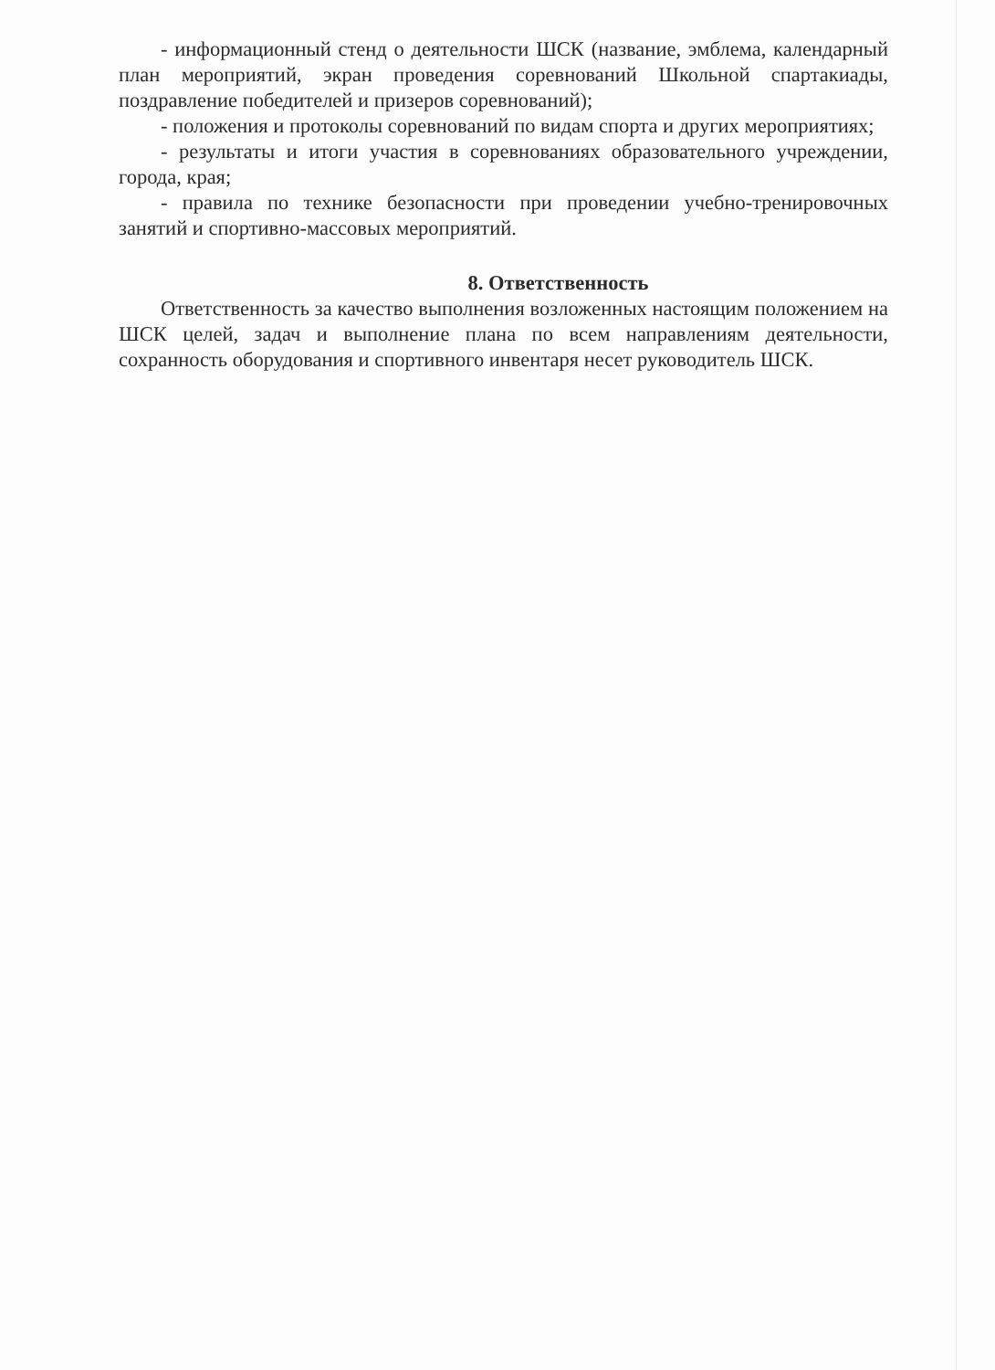- информационный стенд о деятельности ШСК (название, эмблема, календарный план мероприятий, экран проведения соревнований Школьной спартакиады, поздравление победителей и призеров соревнований);
- положения и протоколы соревнований по видам спорта и других мероприятиях;
- результаты и итоги участия в соревнованиях образовательного учреждении, города, края;
- правила по технике безопасности при проведении учебно-тренировочных занятий и спортивно-массовых мероприятий.
8. Ответственность
Ответственность за качество выполнения возложенных настоящим положением на ШСК целей, задач и выполнение плана по всем направлениям деятельности, сохранность оборудования и спортивного инвентаря несет руководитель ШСК.